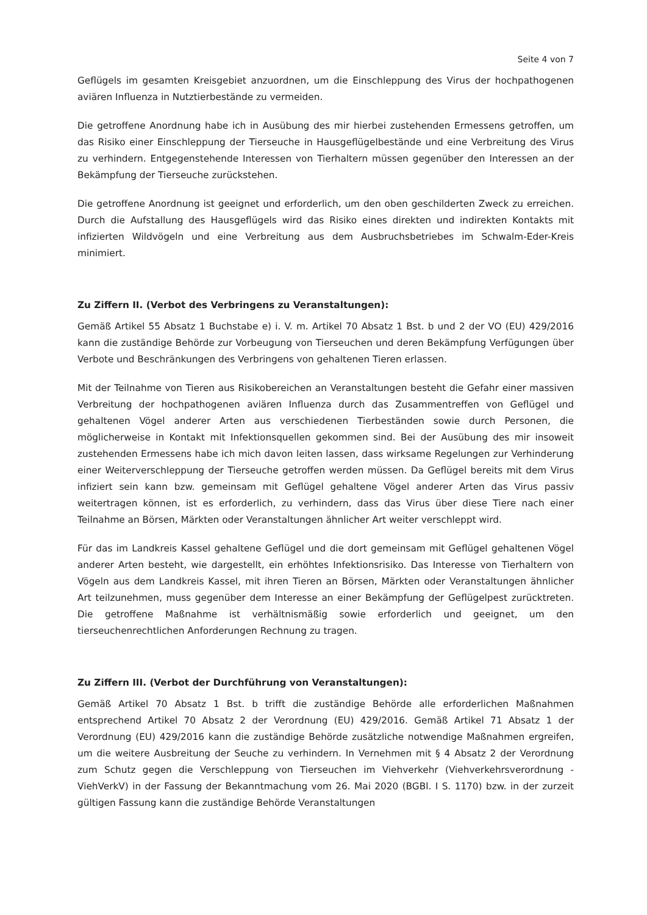Seite 4 von 7
Geflügels im gesamten Kreisgebiet anzuordnen, um die Einschleppung des Virus der hochpathogenen aviären Influenza in Nutztierbestände zu vermeiden.
Die getroffene Anordnung habe ich in Ausübung des mir hierbei zustehenden Ermessens getroffen, um das Risiko einer Einschleppung der Tierseuche in Hausgeflügelbestände und eine Verbreitung des Virus zu verhindern. Entgegenstehende Interessen von Tierhaltern müssen gegenüber den Interessen an der Bekämpfung der Tierseuche zurückstehen.
Die getroffene Anordnung ist geeignet und erforderlich, um den oben geschilderten Zweck zu erreichen. Durch die Aufstallung des Hausgeflügels wird das Risiko eines direkten und indirekten Kontakts mit infizierten Wildvögeln und eine Verbreitung aus dem Ausbruchsbetriebes im Schwalm-Eder-Kreis minimiert.
Zu Ziffern II. (Verbot des Verbringens zu Veranstaltungen):
Gemäß Artikel 55 Absatz 1 Buchstabe e) i. V. m. Artikel 70 Absatz 1 Bst. b und 2 der VO (EU) 429/2016 kann die zuständige Behörde zur Vorbeugung von Tierseuchen und deren Bekämpfung Verfügungen über Verbote und Beschränkungen des Verbringens von gehaltenen Tieren erlassen.
Mit der Teilnahme von Tieren aus Risikobereichen an Veranstaltungen besteht die Gefahr einer massiven Verbreitung der hochpathogenen aviären Influenza durch das Zusammentreffen von Geflügel und gehaltenen Vögel anderer Arten aus verschiedenen Tierbeständen sowie durch Personen, die möglicherweise in Kontakt mit Infektionsquellen gekommen sind. Bei der Ausübung des mir insoweit zustehenden Ermessens habe ich mich davon leiten lassen, dass wirksame Regelungen zur Verhinderung einer Weiterverschleppung der Tierseuche getroffen werden müssen. Da Geflügel bereits mit dem Virus infiziert sein kann bzw. gemeinsam mit Geflügel gehaltene Vögel anderer Arten das Virus passiv weitertragen können, ist es erforderlich, zu verhindern, dass das Virus über diese Tiere nach einer Teilnahme an Börsen, Märkten oder Veranstaltungen ähnlicher Art weiter verschleppt wird.
Für das im Landkreis Kassel gehaltene Geflügel und die dort gemeinsam mit Geflügel gehaltenen Vögel anderer Arten besteht, wie dargestellt, ein erhöhtes Infektionsrisiko. Das Interesse von Tierhaltern von Vögeln aus dem Landkreis Kassel, mit ihren Tieren an Börsen, Märkten oder Veranstaltungen ähnlicher Art teilzunehmen, muss gegenüber dem Interesse an einer Bekämpfung der Geflügelpest zurücktreten. Die getroffene Maßnahme ist verhältnismäßig sowie erforderlich und geeignet, um den tierseuchenrechtlichen Anforderungen Rechnung zu tragen.
Zu Ziffern III. (Verbot der Durchführung von Veranstaltungen):
Gemäß Artikel 70 Absatz 1 Bst. b trifft die zuständige Behörde alle erforderlichen Maßnahmen entsprechend Artikel 70 Absatz 2 der Verordnung (EU) 429/2016. Gemäß Artikel 71 Absatz 1 der Verordnung (EU) 429/2016 kann die zuständige Behörde zusätzliche notwendige Maßnahmen ergreifen, um die weitere Ausbreitung der Seuche zu verhindern. In Vernehmen mit § 4 Absatz 2 der Verordnung zum Schutz gegen die Verschleppung von Tierseuchen im Viehverkehr (Viehverkehrsverordnung - ViehVerkV) in der Fassung der Bekanntmachung vom 26. Mai 2020 (BGBl. I S. 1170) bzw. in der zurzeit gültigen Fassung kann die zuständige Behörde Veranstaltungen